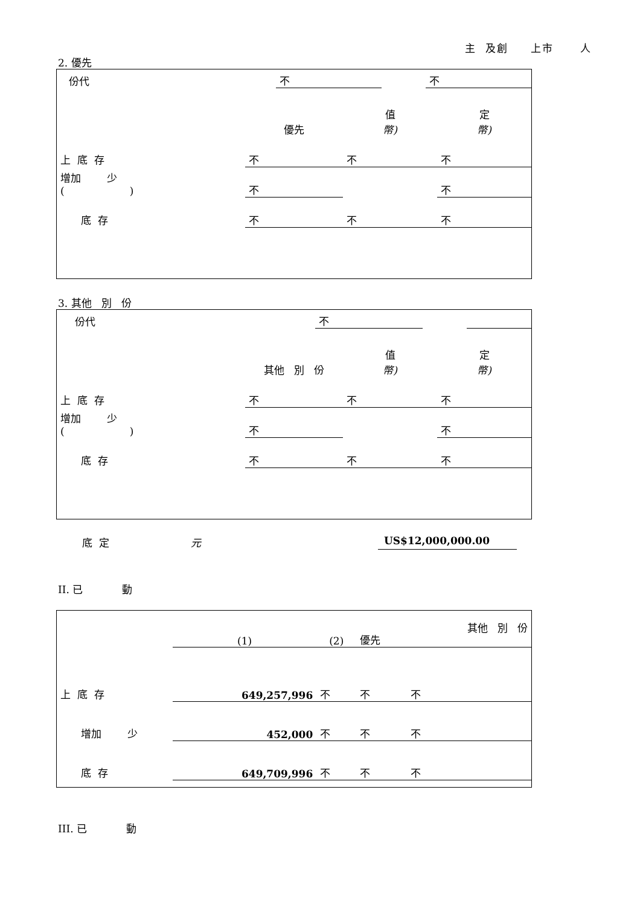主 及創 上市 人
2. 優先
| 份代 | 不 | | 不 |
| | 優先 | 值 幣) | 定 幣) |
| 上 底 存 | 不 | 不 | 不 |
| 增加 少 ( ) | 不 | | 不 |
| 底 存 | 不 | 不 | 不 |
3. 其他 別 份
| 份代 | 不 | | |
| | 其他 別 份 | 值 幣) | 定 幣) |
| 上 底 存 | 不 | 不 | 不 |
| 增加 少 ( ) | 不 | | 不 |
| 底 存 | 不 | 不 | 不 |
底 定 元 US$12,000,000.00
II. 已 動
| | (1) | (2) | 優先 | 其他 別 份 |
| 上 底 存 | 649,257,996 | 不 | 不 | 不 |
| 增加 少 | 452,000 | 不 | 不 | 不 |
| 底 存 | 649,709,996 | 不 | 不 | 不 |
III. 已 動